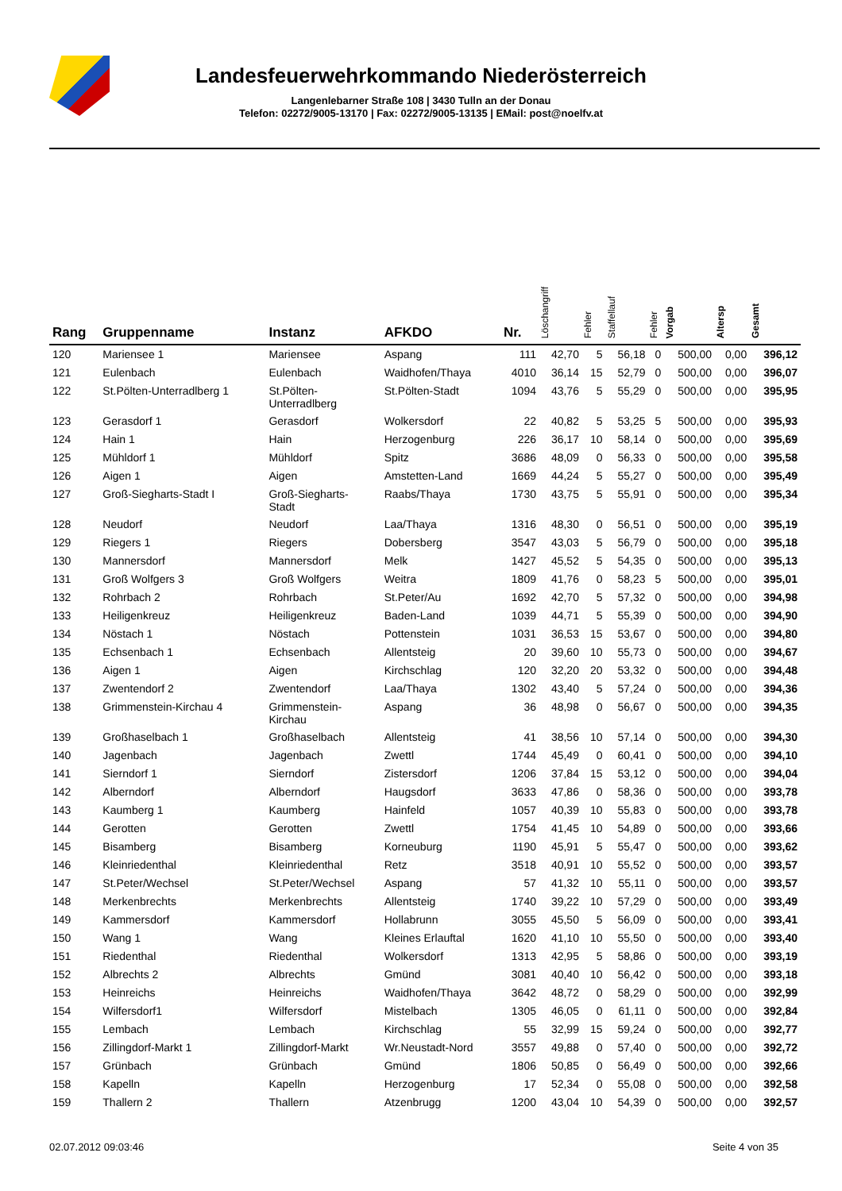Landesfeuerwehrkommando Niederösterreich
Langenlebarner Straße 108 | 3430 Tulln an der Donau
Telefon: 02272/9005-13170 | Fax: 02272/9005-13135 | EMail: post@noelfv.at
| Rang | Gruppenname | Instanz | AFKDO | Nr. | Löschangriff | Fehler | Staffellauf | Fehler | Vorgab | Altersp | Gesamt |
| --- | --- | --- | --- | --- | --- | --- | --- | --- | --- | --- | --- |
| 120 | Mariensee 1 | Mariensee | Aspang | 111 | 42,70 | 5 | 56,18 | 0 | 500,00 | 0,00 | 396,12 |
| 121 | Eulenbach | Eulenbach | Waidhofen/Thaya | 4010 | 36,14 | 15 | 52,79 | 0 | 500,00 | 0,00 | 396,07 |
| 122 | St.Pölten-Unterradlberg 1 | St.Pölten- Unterradlberg | St.Pölten-Stadt | 1094 | 43,76 | 5 | 55,29 | 0 | 500,00 | 0,00 | 395,95 |
| 123 | Gerasdorf 1 | Gerasdorf | Wolkersdorf | 22 | 40,82 | 5 | 53,25 | 5 | 500,00 | 0,00 | 395,93 |
| 124 | Hain 1 | Hain | Herzogenburg | 226 | 36,17 | 10 | 58,14 | 0 | 500,00 | 0,00 | 395,69 |
| 125 | Mühldorf 1 | Mühldorf | Spitz | 3686 | 48,09 | 0 | 56,33 | 0 | 500,00 | 0,00 | 395,58 |
| 126 | Aigen 1 | Aigen | Amstetten-Land | 1669 | 44,24 | 5 | 55,27 | 0 | 500,00 | 0,00 | 395,49 |
| 127 | Groß-Siegharts-Stadt I | Groß-Siegharts- Stadt | Raabs/Thaya | 1730 | 43,75 | 5 | 55,91 | 0 | 500,00 | 0,00 | 395,34 |
| 128 | Neudorf | Neudorf | Laa/Thaya | 1316 | 48,30 | 0 | 56,51 | 0 | 500,00 | 0,00 | 395,19 |
| 129 | Riegers 1 | Riegers | Dobersberg | 3547 | 43,03 | 5 | 56,79 | 0 | 500,00 | 0,00 | 395,18 |
| 130 | Mannersdorf | Mannersdorf | Melk | 1427 | 45,52 | 5 | 54,35 | 0 | 500,00 | 0,00 | 395,13 |
| 131 | Groß Wolfgers 3 | Groß Wolfgers | Weitra | 1809 | 41,76 | 0 | 58,23 | 5 | 500,00 | 0,00 | 395,01 |
| 132 | Rohrbach 2 | Rohrbach | St.Peter/Au | 1692 | 42,70 | 5 | 57,32 | 0 | 500,00 | 0,00 | 394,98 |
| 133 | Heiligenkreuz | Heiligenkreuz | Baden-Land | 1039 | 44,71 | 5 | 55,39 | 0 | 500,00 | 0,00 | 394,90 |
| 134 | Nöstach 1 | Nöstach | Pottenstein | 1031 | 36,53 | 15 | 53,67 | 0 | 500,00 | 0,00 | 394,80 |
| 135 | Echsenbach 1 | Echsenbach | Allentsteig | 20 | 39,60 | 10 | 55,73 | 0 | 500,00 | 0,00 | 394,67 |
| 136 | Aigen 1 | Aigen | Kirchschlag | 120 | 32,20 | 20 | 53,32 | 0 | 500,00 | 0,00 | 394,48 |
| 137 | Zwentendorf 2 | Zwentendorf | Laa/Thaya | 1302 | 43,40 | 5 | 57,24 | 0 | 500,00 | 0,00 | 394,36 |
| 138 | Grimmenstein-Kirchau 4 | Grimmenstein- Kirchau | Aspang | 36 | 48,98 | 0 | 56,67 | 0 | 500,00 | 0,00 | 394,35 |
| 139 | Großhaselbach 1 | Großhaselbach | Allentsteig | 41 | 38,56 | 10 | 57,14 | 0 | 500,00 | 0,00 | 394,30 |
| 140 | Jagenbach | Jagenbach | Zwettl | 1744 | 45,49 | 0 | 60,41 | 0 | 500,00 | 0,00 | 394,10 |
| 141 | Sierndorf 1 | Sierndorf | Zistersdorf | 1206 | 37,84 | 15 | 53,12 | 0 | 500,00 | 0,00 | 394,04 |
| 142 | Alberndorf | Alberndorf | Haugsdorf | 3633 | 47,86 | 0 | 58,36 | 0 | 500,00 | 0,00 | 393,78 |
| 143 | Kaumberg 1 | Kaumberg | Hainfeld | 1057 | 40,39 | 10 | 55,83 | 0 | 500,00 | 0,00 | 393,78 |
| 144 | Gerotten | Gerotten | Zwettl | 1754 | 41,45 | 10 | 54,89 | 0 | 500,00 | 0,00 | 393,66 |
| 145 | Bisamberg | Bisamberg | Korneuburg | 1190 | 45,91 | 5 | 55,47 | 0 | 500,00 | 0,00 | 393,62 |
| 146 | Kleinriedenthal | Kleinriedenthal | Retz | 3518 | 40,91 | 10 | 55,52 | 0 | 500,00 | 0,00 | 393,57 |
| 147 | St.Peter/Wechsel | St.Peter/Wechsel | Aspang | 57 | 41,32 | 10 | 55,11 | 0 | 500,00 | 0,00 | 393,57 |
| 148 | Merkenbrechts | Merkenbrechts | Allentsteig | 1740 | 39,22 | 10 | 57,29 | 0 | 500,00 | 0,00 | 393,49 |
| 149 | Kammersdorf | Kammersdorf | Hollabrunn | 3055 | 45,50 | 5 | 56,09 | 0 | 500,00 | 0,00 | 393,41 |
| 150 | Wang 1 | Wang | Kleines Erlauftal | 1620 | 41,10 | 10 | 55,50 | 0 | 500,00 | 0,00 | 393,40 |
| 151 | Riedenthal | Riedenthal | Wolkersdorf | 1313 | 42,95 | 5 | 58,86 | 0 | 500,00 | 0,00 | 393,19 |
| 152 | Albrechts 2 | Albrechts | Gmünd | 3081 | 40,40 | 10 | 56,42 | 0 | 500,00 | 0,00 | 393,18 |
| 153 | Heinreichs | Heinreichs | Waidhofen/Thaya | 3642 | 48,72 | 0 | 58,29 | 0 | 500,00 | 0,00 | 392,99 |
| 154 | Wilfersdorf1 | Wilfersdorf | Mistelbach | 1305 | 46,05 | 0 | 61,11 | 0 | 500,00 | 0,00 | 392,84 |
| 155 | Lembach | Lembach | Kirchschlag | 55 | 32,99 | 15 | 59,24 | 0 | 500,00 | 0,00 | 392,77 |
| 156 | Zillingdorf-Markt 1 | Zillingdorf-Markt | Wr.Neustadt-Nord | 3557 | 49,88 | 0 | 57,40 | 0 | 500,00 | 0,00 | 392,72 |
| 157 | Grünbach | Grünbach | Gmünd | 1806 | 50,85 | 0 | 56,49 | 0 | 500,00 | 0,00 | 392,66 |
| 158 | Kapelln | Kapelln | Herzogenburg | 17 | 52,34 | 0 | 55,08 | 0 | 500,00 | 0,00 | 392,58 |
| 159 | Thallern 2 | Thallern | Atzenbrugg | 1200 | 43,04 | 10 | 54,39 | 0 | 500,00 | 0,00 | 392,57 |
02.07.2012 09:03:46 Seite 4 von 35